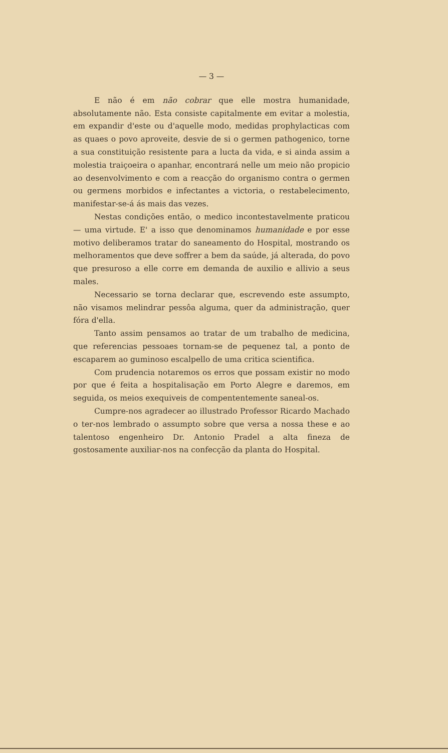— 3 —
E não é em não cobrar que elle mostra humanidade, absolutamente não. Esta consiste capitalmente em evitar a molestia, em expandir d'este ou d'aquelle modo, medidas prophylacticas com as quaes o povo aproveite, desvie de si o germen pathogenico, torne a sua constituição resistente para a lucta da vida, e si ainda assim a molestia traiçoeira o apanhar, encontrará nelle um meio não propicio ao desenvolvimento e com a reacção do organismo contra o germen ou germens morbidos e infectantes a victoria, o restabelecimento, manifestar-se-á ás mais das vezes.
Nestas condições então, o medico incontestavelmente praticou — uma virtude. E' a isso que denominamos humanidade e por esse motivo deliberamos tratar do saneamento do Hospital, mostrando os melhoramentos que deve soffrer a bem da saúde, já alterada, do povo que presuroso a elle corre em demanda de auxilio e allivio a seus males.
Necessario se torna declarar que, escrevendo este assumpto, não visamos melindrar pessôa alguma, quer da administração, quer fóra d'ella.
Tanto assim pensamos ao tratar de um trabalho de medicina, que referencias pessoaes tornam-se de pequenez tal, a ponto de escaparem ao guminoso escalpello de uma critica scientifica.
Com prudencia notaremos os erros que possam existir no modo por que é feita a hospitalisação em Porto Alegre e daremos, em seguida, os meios exequiveis de compententemente saneal-os.
Cumpre-nos agradecer ao illustrado Professor Ricardo Machado o ter-nos lembrado o assumpto sobre que versa a nossa these e ao talentoso engenheiro Dr. Antonio Pradel a alta fineza de gostosamente auxiliar-nos na confecção da planta do Hospital.